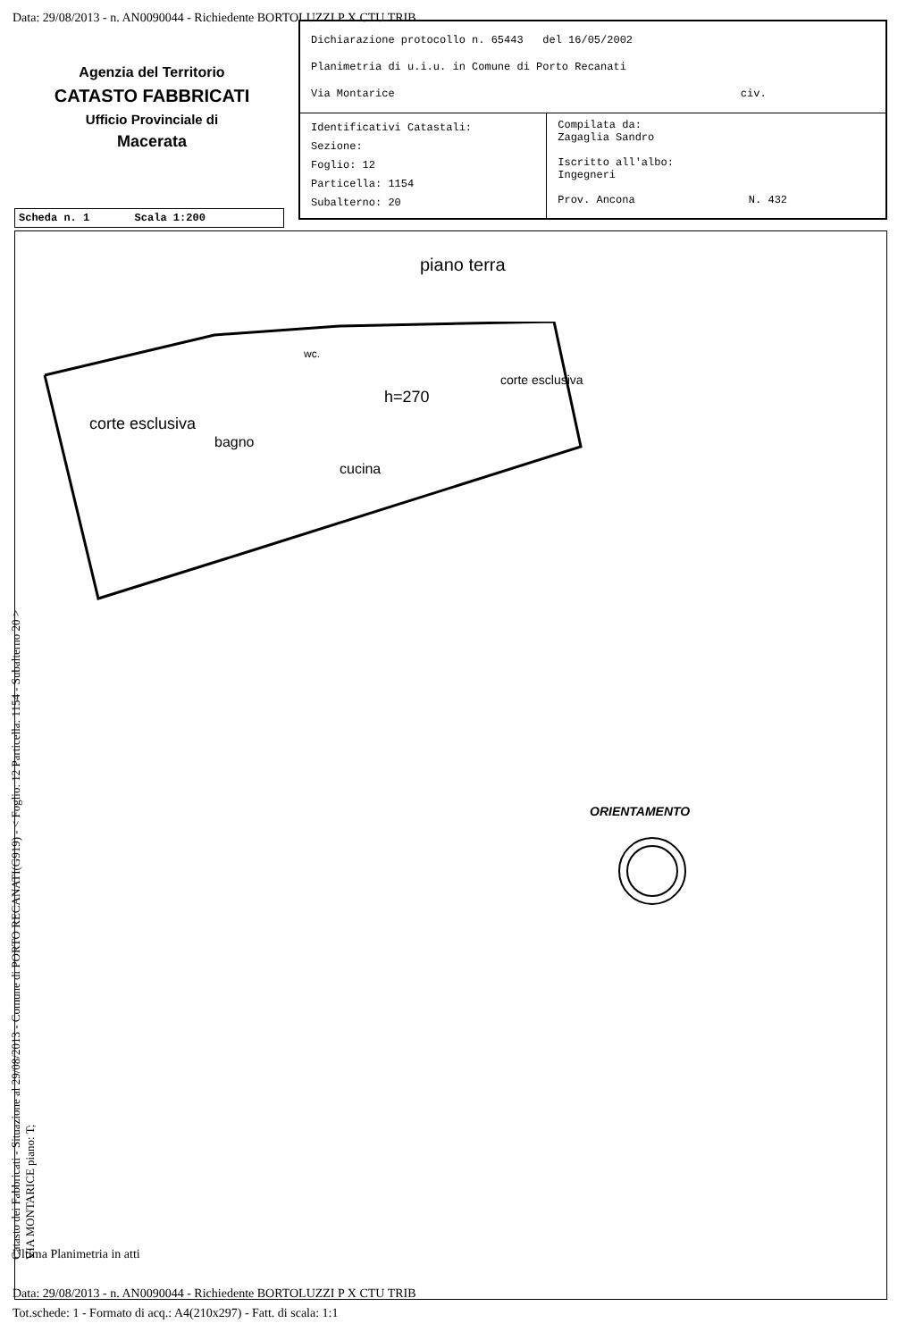Data: 29/08/2013 - n. AN0090044 - Richiedente BORTOLUZZI P X CTU TRIB
Agenzia del Territorio
CATASTO FABBRICATI
Ufficio Provinciale di
Macerata
| Dichiarazione protocollo n. 65443 del 16/05/2002 Planimetria di u.i.u. in Comune di Porto Recanati Via Montarice civ. | |
| Identificativi Catastali: Sezione: Foglio: 12 Particella: 1154 Subalterno: 20 | Compilata da: Zagaglia Sandro Iscritto all'albo: Ingegneri Prov. Ancona N. 432 |
Scheda n. 1 Scala 1:200
piano terra
corte esclusiva
bagno
wc.
h=270
cucina
corte esclusiva
ORIENTAMENTO
Catasto dei Fabbricati - Situazione al 29/08/2013 - Comune di PORTO RECANATI(G919) - < Foglio: 12 Particella: 1154 - Subalterno 20 >
VIA MONTARICE piano: T;
Ultima Planimetria in atti
Data: 29/08/2013 - n. AN0090044 - Richiedente BORTOLUZZI P X CTU TRIB
Tot.schede: 1 - Formato di acq.: A4(210x297) - Fatt. di scala: 1:1